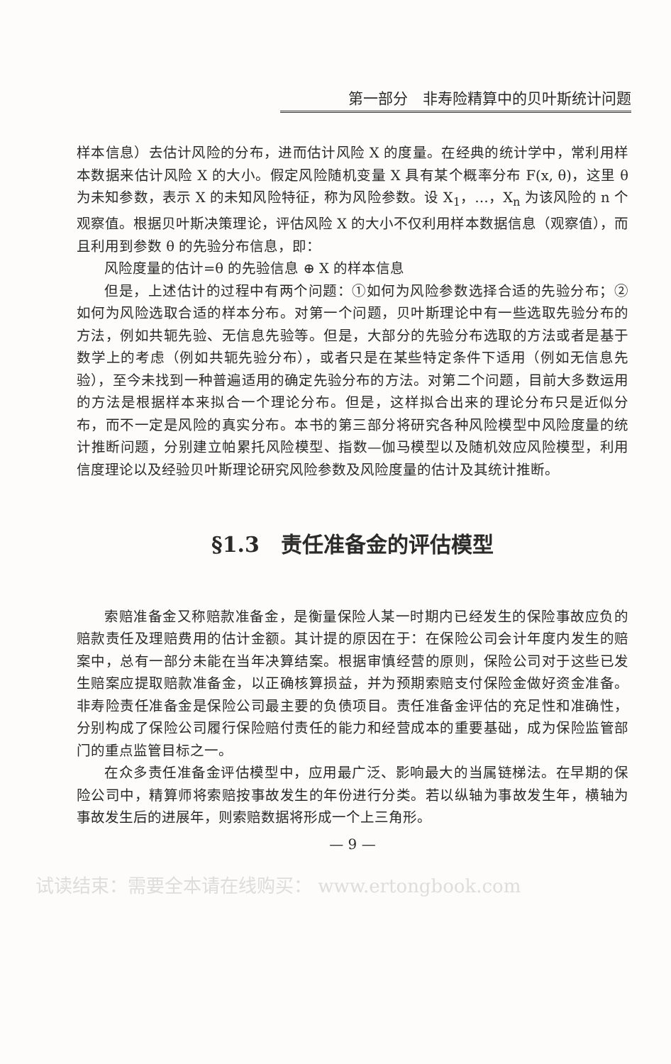第一部分　非寿险精算中的贝叶斯统计问题
样本信息）去估计风险的分布，进而估计风险 X 的度量。在经典的统计学中，常利用样本数据来估计风险 X 的大小。假定风险随机变量 X 具有某个概率分布 F(x, θ)，这里 θ 为未知参数，表示 X 的未知风险特征，称为风险参数。设 X<sub>1</sub>，…，X<sub>n</sub> 为该风险的 n 个观察值。根据贝叶斯决策理论，评估风险 X 的大小不仅利用样本数据信息（观察值），而且利用到参数 θ 的先验分布信息，即：
风险度量的估计=θ 的先验信息 ⊕ X 的样本信息
但是，上述估计的过程中有两个问题：①如何为风险参数选择合适的先验分布；②如何为风险选取合适的样本分布。对第一个问题，贝叶斯理论中有一些选取先验分布的方法，例如共轭先验、无信息先验等。但是，大部分的先验分布选取的方法或者是基于数学上的考虑（例如共轭先验分布），或者只是在某些特定条件下适用（例如无信息先验），至今未找到一种普遍适用的确定先验分布的方法。对第二个问题，目前大多数运用的方法是根据样本来拟合一个理论分布。但是，这样拟合出来的理论分布只是近似分布，而不一定是风险的真实分布。本书的第三部分将研究各种风险模型中风险度量的统计推断问题，分别建立帕累托风险模型、指数—伽马模型以及随机效应风险模型，利用信度理论以及经验贝叶斯理论研究风险参数及风险度量的估计及其统计推断。
§1.3　责任准备金的评估模型
索赔准备金又称赔款准备金，是衡量保险人某一时期内已经发生的保险事故应负的赔款责任及理赔费用的估计金额。其计提的原因在于：在保险公司会计年度内发生的赔案中，总有一部分未能在当年决算结案。根据审慎经营的原则，保险公司对于这些已发生赔案应提取赔款准备金，以正确核算损益，并为预期索赔支付保险金做好资金准备。非寿险责任准备金是保险公司最主要的负债项目。责任准备金评估的充足性和准确性，分别构成了保险公司履行保险赔付责任的能力和经营成本的重要基础，成为保险监管部门的重点监管目标之一。
在众多责任准备金评估模型中，应用最广泛、影响最大的当属链梯法。在早期的保险公司中，精算师将索赔按事故发生的年份进行分类。若以纵轴为事故发生年，横轴为事故发生后的进展年，则索赔数据将形成一个上三角形。
— 9 —
试读结束：需要全本请在线购买： www.ertongbook.com